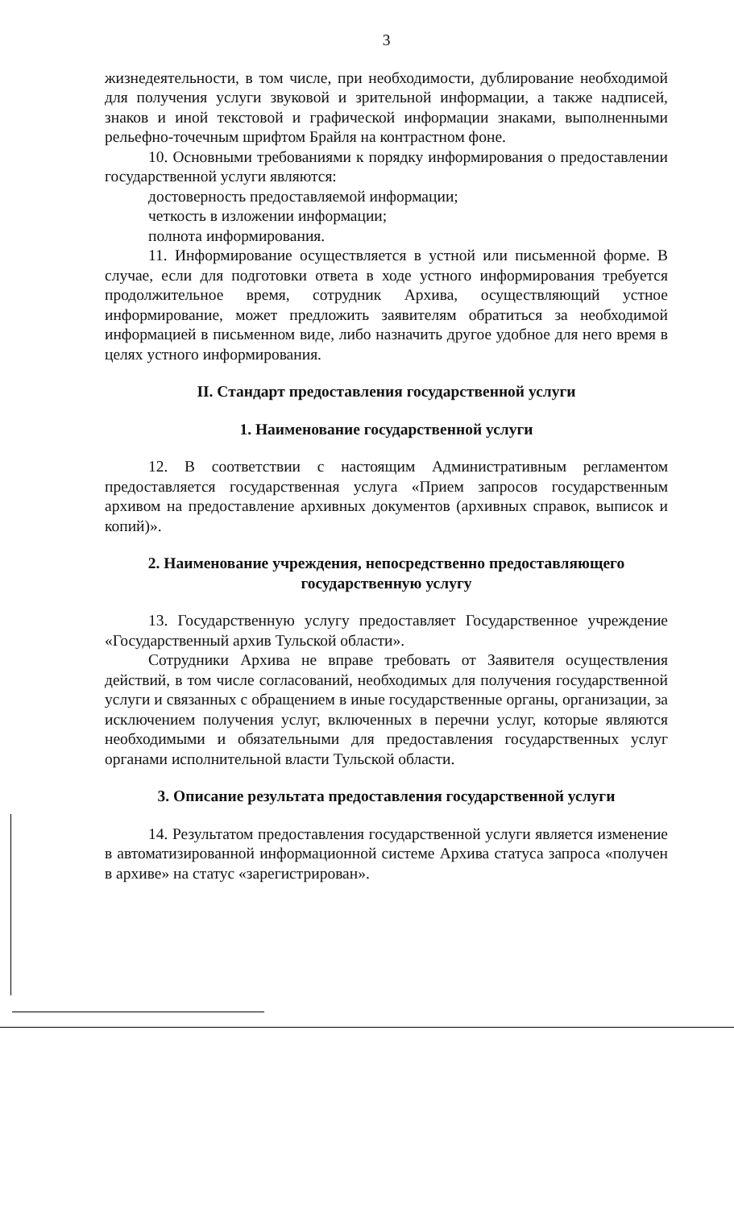3
жизнедеятельности, в том числе, при необходимости, дублирование необходимой для получения услуги звуковой и зрительной информации, а также надписей, знаков и иной текстовой и графической информации знаками, выполненными рельефно-точечным шрифтом Брайля на контрастном фоне.
10. Основными требованиями к порядку информирования о предоставлении государственной услуги являются:
достоверность предоставляемой информации;
четкость в изложении информации;
полнота информирования.
11. Информирование осуществляется в устной или письменной форме. В случае, если для подготовки ответа в ходе устного информирования требуется продолжительное время, сотрудник Архива, осуществляющий устное информирование, может предложить заявителям обратиться за необходимой информацией в письменном виде, либо назначить другое удобное для него время в целях устного информирования.
II. Стандарт предоставления государственной услуги
1. Наименование государственной услуги
12. В соответствии с настоящим Административным регламентом предоставляется государственная услуга «Прием запросов государственным архивом на предоставление архивных документов (архивных справок, выписок и копий)».
2. Наименование учреждения, непосредственно предоставляющего государственную услугу
13. Государственную услугу предоставляет Государственное учреждение «Государственный архив Тульской области».
Сотрудники Архива не вправе требовать от Заявителя осуществления действий, в том числе согласований, необходимых для получения государственной услуги и связанных с обращением в иные государственные органы, организации, за исключением получения услуг, включенных в перечни услуг, которые являются необходимыми и обязательными для предоставления государственных услуг органами исполнительной власти Тульской области.
3. Описание результата предоставления государственной услуги
14. Результатом предоставления государственной услуги является изменение в автоматизированной информационной системе Архива статуса запроса «получен в архиве» на статус «зарегистрирован».